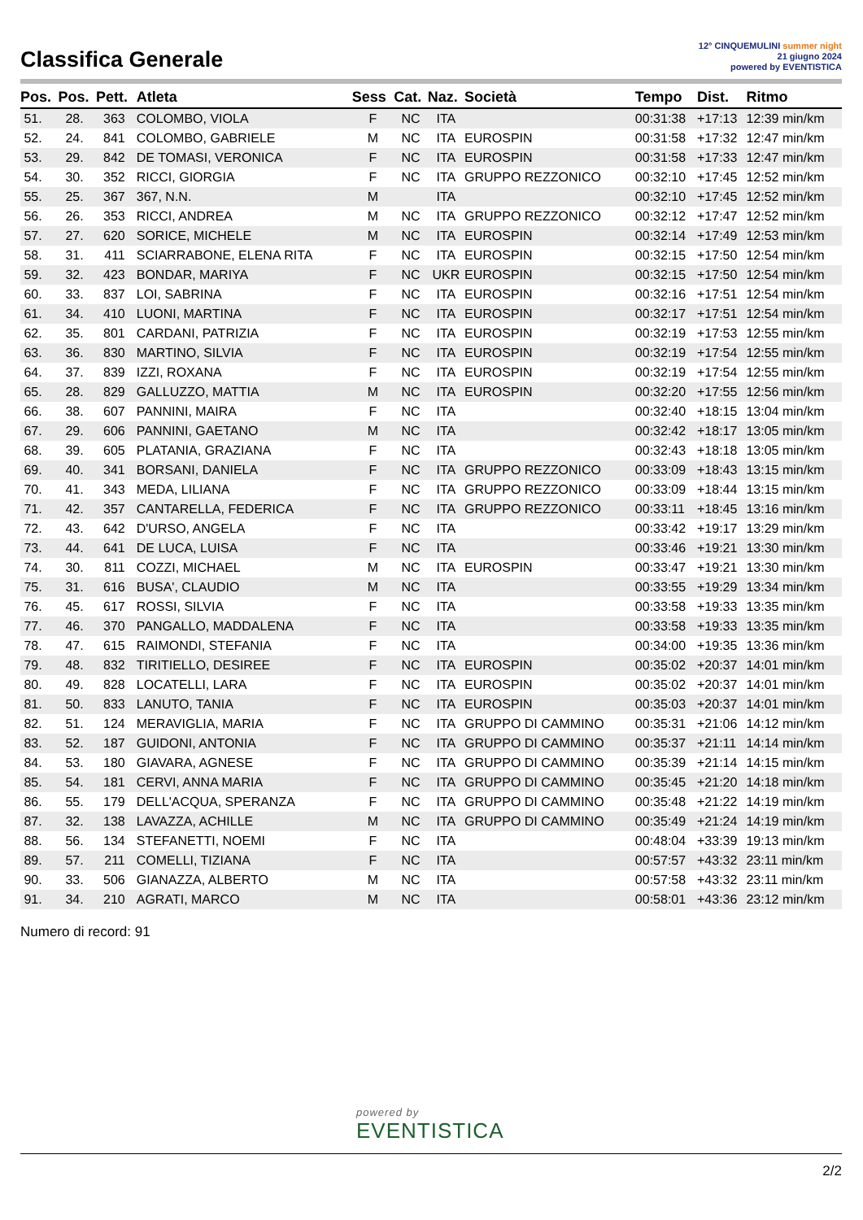Classifica Generale
12° CINQUEMULINI summer night
21 giugno 2024
powered by EVENTISTICA
| Pos. | Pos. | Pett. | Atleta | Sess | Cat. | Naz. | Società | Tempo | Dist. | Ritmo |
| --- | --- | --- | --- | --- | --- | --- | --- | --- | --- | --- |
| 51. | 28. | 363 | COLOMBO, VIOLA | F | NC | ITA | | 00:31:38 | +17:13 | 12:39 min/km |
| 52. | 24. | 841 | COLOMBO, GABRIELE | M | NC | ITA | EUROSPIN | 00:31:58 | +17:32 | 12:47 min/km |
| 53. | 29. | 842 | DE TOMASI, VERONICA | F | NC | ITA | EUROSPIN | 00:31:58 | +17:33 | 12:47 min/km |
| 54. | 30. | 352 | RICCI, GIORGIA | F | NC | ITA | GRUPPO REZZONICO | 00:32:10 | +17:45 | 12:52 min/km |
| 55. | 25. | 367 | 367, N.N. | M | | ITA | | 00:32:10 | +17:45 | 12:52 min/km |
| 56. | 26. | 353 | RICCI, ANDREA | M | NC | ITA | GRUPPO REZZONICO | 00:32:12 | +17:47 | 12:52 min/km |
| 57. | 27. | 620 | SORICE, MICHELE | M | NC | ITA | EUROSPIN | 00:32:14 | +17:49 | 12:53 min/km |
| 58. | 31. | 411 | SCIARRABONE, ELENA RITA | F | NC | ITA | EUROSPIN | 00:32:15 | +17:50 | 12:54 min/km |
| 59. | 32. | 423 | BONDAR, MARIYA | F | NC | UKR | EUROSPIN | 00:32:15 | +17:50 | 12:54 min/km |
| 60. | 33. | 837 | LOI, SABRINA | F | NC | ITA | EUROSPIN | 00:32:16 | +17:51 | 12:54 min/km |
| 61. | 34. | 410 | LUONI, MARTINA | F | NC | ITA | EUROSPIN | 00:32:17 | +17:51 | 12:54 min/km |
| 62. | 35. | 801 | CARDANI, PATRIZIA | F | NC | ITA | EUROSPIN | 00:32:19 | +17:53 | 12:55 min/km |
| 63. | 36. | 830 | MARTINO, SILVIA | F | NC | ITA | EUROSPIN | 00:32:19 | +17:54 | 12:55 min/km |
| 64. | 37. | 839 | IZZI, ROXANA | F | NC | ITA | EUROSPIN | 00:32:19 | +17:54 | 12:55 min/km |
| 65. | 28. | 829 | GALLUZZO, MATTIA | M | NC | ITA | EUROSPIN | 00:32:20 | +17:55 | 12:56 min/km |
| 66. | 38. | 607 | PANNINI, MAIRA | F | NC | ITA | | 00:32:40 | +18:15 | 13:04 min/km |
| 67. | 29. | 606 | PANNINI, GAETANO | M | NC | ITA | | 00:32:42 | +18:17 | 13:05 min/km |
| 68. | 39. | 605 | PLATANIA, GRAZIANA | F | NC | ITA | | 00:32:43 | +18:18 | 13:05 min/km |
| 69. | 40. | 341 | BORSANI, DANIELA | F | NC | ITA | GRUPPO REZZONICO | 00:33:09 | +18:43 | 13:15 min/km |
| 70. | 41. | 343 | MEDA, LILIANA | F | NC | ITA | GRUPPO REZZONICO | 00:33:09 | +18:44 | 13:15 min/km |
| 71. | 42. | 357 | CANTARELLA, FEDERICA | F | NC | ITA | GRUPPO REZZONICO | 00:33:11 | +18:45 | 13:16 min/km |
| 72. | 43. | 642 | D'URSO, ANGELA | F | NC | ITA | | 00:33:42 | +19:17 | 13:29 min/km |
| 73. | 44. | 641 | DE LUCA, LUISA | F | NC | ITA | | 00:33:46 | +19:21 | 13:30 min/km |
| 74. | 30. | 811 | COZZI, MICHAEL | M | NC | ITA | EUROSPIN | 00:33:47 | +19:21 | 13:30 min/km |
| 75. | 31. | 616 | BUSA', CLAUDIO | M | NC | ITA | | 00:33:55 | +19:29 | 13:34 min/km |
| 76. | 45. | 617 | ROSSI, SILVIA | F | NC | ITA | | 00:33:58 | +19:33 | 13:35 min/km |
| 77. | 46. | 370 | PANGALLO, MADDALENA | F | NC | ITA | | 00:33:58 | +19:33 | 13:35 min/km |
| 78. | 47. | 615 | RAIMONDI, STEFANIA | F | NC | ITA | | 00:34:00 | +19:35 | 13:36 min/km |
| 79. | 48. | 832 | TIRITIELLO, DESIREE | F | NC | ITA | EUROSPIN | 00:35:02 | +20:37 | 14:01 min/km |
| 80. | 49. | 828 | LOCATELLI, LARA | F | NC | ITA | EUROSPIN | 00:35:02 | +20:37 | 14:01 min/km |
| 81. | 50. | 833 | LANUTO, TANIA | F | NC | ITA | EUROSPIN | 00:35:03 | +20:37 | 14:01 min/km |
| 82. | 51. | 124 | MERAVIGLIA, MARIA | F | NC | ITA | GRUPPO DI CAMMINO | 00:35:31 | +21:06 | 14:12 min/km |
| 83. | 52. | 187 | GUIDONI, ANTONIA | F | NC | ITA | GRUPPO DI CAMMINO | 00:35:37 | +21:11 | 14:14 min/km |
| 84. | 53. | 180 | GIAVARA, AGNESE | F | NC | ITA | GRUPPO DI CAMMINO | 00:35:39 | +21:14 | 14:15 min/km |
| 85. | 54. | 181 | CERVI, ANNA MARIA | F | NC | ITA | GRUPPO DI CAMMINO | 00:35:45 | +21:20 | 14:18 min/km |
| 86. | 55. | 179 | DELL'ACQUA, SPERANZA | F | NC | ITA | GRUPPO DI CAMMINO | 00:35:48 | +21:22 | 14:19 min/km |
| 87. | 32. | 138 | LAVAZZA, ACHILLE | M | NC | ITA | GRUPPO DI CAMMINO | 00:35:49 | +21:24 | 14:19 min/km |
| 88. | 56. | 134 | STEFANETTI, NOEMI | F | NC | ITA | | 00:48:04 | +33:39 | 19:13 min/km |
| 89. | 57. | 211 | COMELLI, TIZIANA | F | NC | ITA | | 00:57:57 | +43:32 | 23:11 min/km |
| 90. | 33. | 506 | GIANAZZA, ALBERTO | M | NC | ITA | | 00:57:58 | +43:32 | 23:11 min/km |
| 91. | 34. | 210 | AGRATI, MARCO | M | NC | ITA | | 00:58:01 | +43:36 | 23:12 min/km |
Numero di record: 91
powered by
EVENTISTICA
2/2